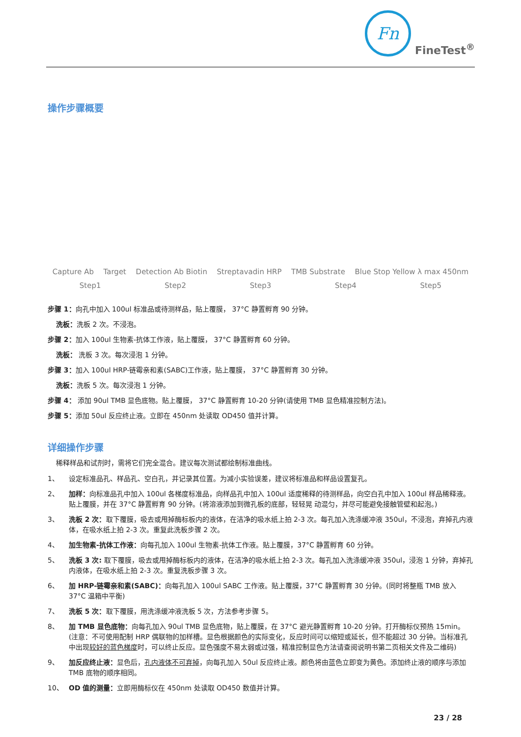Fn
FineTest<sup>®</sup>
操作步骤概要
Capture Ab Target Detection Ab Biotin Streptavadin HRP TMB Substrate Blue Stop Yellow λ max 450nm
Step1 Step2 Step3 Step4 Step5
步骤 1：向孔中加入 100ul 标准品或待测样品，贴上覆膜， 37°C 静置孵育 90 分钟。
洗板：洗板 2 次。不浸泡。
步骤 2：加入 100ul 生物素-抗体工作液，贴上覆膜， 37°C 静置孵育 60 分钟。
洗板： 洗板 3 次。每次浸泡 1 分钟。
步骤 3：加入 100ul HRP-链霉亲和素(SABC)工作液，贴上覆膜， 37°C 静置孵育 30 分钟。
洗板：洗板 5 次。每次浸泡 1 分钟。
步骤 4： 添加 90ul TMB 显色底物。贴上覆膜， 37°C 静置孵育 10-20 分钟(请使用 TMB 显色精准控制方法)。
步骤 5：添加 50ul 反应终止液。立即在 450nm 处读取 OD450 值并计算。
详细操作步骤
稀释样品和试剂时，需将它们完全混合。建议每次测试都绘制标准曲线。
1、 设定标准品孔、样品孔、空白孔，并记录其位置。为减小实验误差，建议将标准品和样品设置复孔。
2、 加样：向标准品孔中加入 100ul 各梯度标准品，向样品孔中加入 100ul 适度稀释的待测样品，向空白孔中加入 100ul 样品稀释液。贴上覆膜，并在 37°C 静置孵育 90 分钟。(将溶液添加到微孔板的底部，轻轻晃 动混匀，并尽可能避免接触管壁和起泡。)
3、 洗板 2 次：取下覆膜，吸去或甩掉酶标板内的液体，在洁净的吸水纸上拍 2-3 次。每孔加入洗涤缓冲液 350ul，不浸泡，弃掉孔内液体，在吸水纸上拍 2-3 次。重复此洗板步骤 2 次。
4、 加生物素-抗体工作液：向每孔加入 100ul 生物素-抗体工作液。贴上覆膜，37°C 静置孵育 60 分钟。
5、 洗板 3 次: 取下覆膜，吸去或甩掉酶标板内的液体，在洁净的吸水纸上拍 2-3 次。每孔加入洗涤缓冲液 350ul，浸泡 1 分钟，弃掉孔内液体，在吸水纸上拍 2-3 次。重复洗板步骤 3 次。
6、 加 HRP-链霉亲和素(SABC)：向每孔加入 100ul SABC 工作液。贴上覆膜，37°C 静置孵育 30 分钟。(同时将整瓶 TMB 放入 37°C 温箱中平衡)
7、 洗板 5 次：取下覆膜，用洗涤缓冲液洗板 5 次，方法参考步骤 5。
8、 加 TMB 显色底物：向每孔加入 90ul TMB 显色底物，贴上覆膜，在 37°C 避光静置孵育 10-20 分钟。打开酶标仪预热 15min。(注意：不可使用配制 HRP 偶联物的加样槽。显色根据颜色的实际变化，反应时间可以缩短或延长，但不能超过 30 分钟。当标准孔中出现较好的蓝色梯度时，可以终止反应。显色强度不易太弱或过强，精准控制显色方法请查阅说明书第二页相关文件及二维码)
9、 加反应终止液：显色后，孔内液体不可弃掉，向每孔加入 50ul 反应终止液。颜色将由蓝色立即变为黄色。添加终止液的顺序与添加 TMB 底物的顺序相同。
10、 OD 值的测量：立即用酶标仪在 450nm 处读取 OD450 数值并计算。
23 / 28